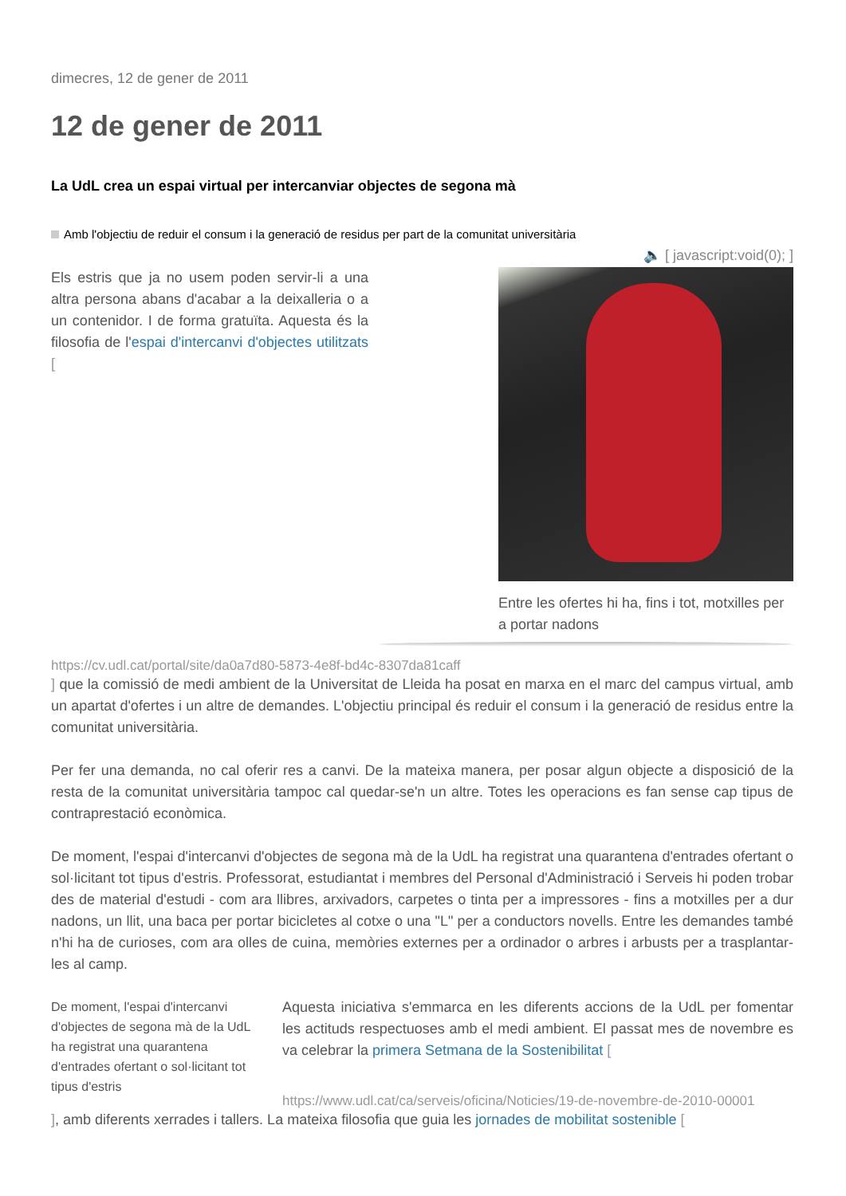dimecres, 12 de gener de 2011
12 de gener de 2011
La UdL crea un espai virtual per intercanviar objectes de segona mà
Amb l'objectiu de reduir el consum i la generació de residus per part de la comunitat universitària
🔈 [ javascript:void(0); ]
Els estris que ja no usem poden servir-li a una altra persona abans d'acabar a la deixalleria o a un contenidor. I de forma gratuïta. Aquesta és la filosofia de l'espai d'intercanvi d'objectes utilitzats [
Entre les ofertes hi ha, fins i tot, motxilles per a portar nadons
https://cv.udl.cat/portal/site/da0a7d80-5873-4e8f-bd4c-8307da81caff
] que la comissió de medi ambient de la Universitat de Lleida ha posat en marxa en el marc del campus virtual, amb un apartat d'ofertes i un altre de demandes. L'objectiu principal és reduir el consum i la generació de residus entre la comunitat universitària.
Per fer una demanda, no cal oferir res a canvi. De la mateixa manera, per posar algun objecte a disposició de la resta de la comunitat universitària tampoc cal quedar-se'n un altre. Totes les operacions es fan sense cap tipus de contraprestació econòmica.
De moment, l'espai d'intercanvi d'objectes de segona mà de la UdL ha registrat una quarantena d'entrades ofertant o sol·licitant tot tipus d'estris. Professorat, estudiantat i membres del Personal d'Administració i Serveis hi poden trobar des de material d'estudi - com ara llibres, arxivadors, carpetes o tinta per a impressores - fins a motxilles per a dur nadons, un llit, una baca per portar bicicletes al cotxe o una "L" per a conductors novells. Entre les demandes també n'hi ha de curioses, com ara olles de cuina, memòries externes per a ordinador o arbres i arbusts per a trasplantar-les al camp.
De moment, l'espai d'intercanvi d'objectes de segona mà de la UdL ha registrat una quarantena d'entrades ofertant o sol·licitant tot tipus d'estris
Aquesta iniciativa s'emmarca en les diferents accions de la UdL per fomentar les actituds respectuoses amb el medi ambient. El passat mes de novembre es va celebrar la primera Setmana de la Sostenibilitat [
https://www.udl.cat/ca/serveis/oficina/Noticies/19-de-novembre-de-2010-00001
], amb diferents xerrades i tallers. La mateixa filosofia que guia les jornades de mobilitat sostenible [